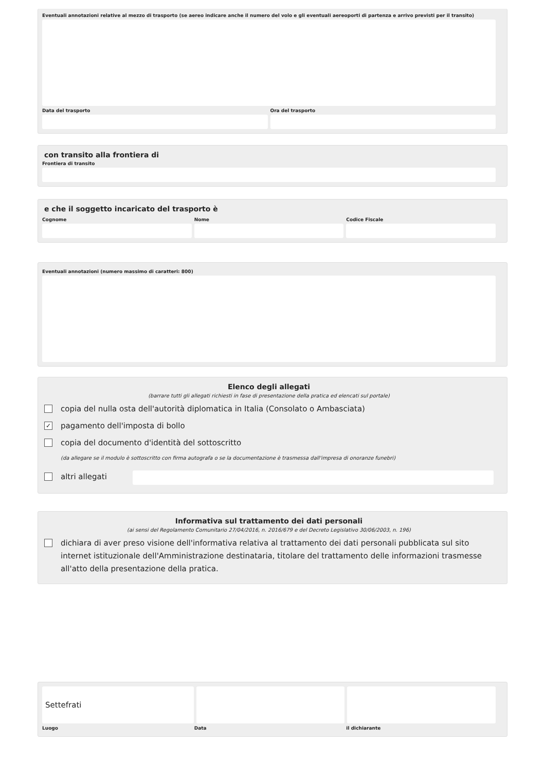Eventuali annotazioni relative al mezzo di trasporto (se aereo indicare anche il numero del volo e gli eventuali aereoporti di partenza e arrivo previsti per il transito)
Data del trasporto Ora del trasporto
con transito alla frontiera di
Frontiera di transito
e che il soggetto incaricato del trasporto è
Cognome Nome Codice Fiscale
Eventuali annotazioni (numero massimo di caratteri: 800)
Elenco degli allegati
(barrare tutti gli allegati richiesti in fase di presentazione della pratica ed elencati sul portale)
copia del nulla osta dell'autorità diplomatica in Italia (Consolato o Ambasciata)
✓ pagamento dell'imposta di bollo
copia del documento d'identità del sottoscritto
(da allegare se il modulo è sottoscritto con firma autografa o se la documentazione è trasmessa dall'impresa di onoranze funebri)
altri allegati
Informativa sul trattamento dei dati personali
(ai sensi del Regolamento Comunitario 27/04/2016, n. 2016/679 e del Decreto Legislativo 30/06/2003, n. 196)
dichiara di aver preso visione dell'informativa relativa al trattamento dei dati personali pubblicata sul sito internet istituzionale dell'Amministrazione destinataria, titolare del trattamento delle informazioni trasmesse all'atto della presentazione della pratica.
Settefrati
Luogo Data il dichiarante